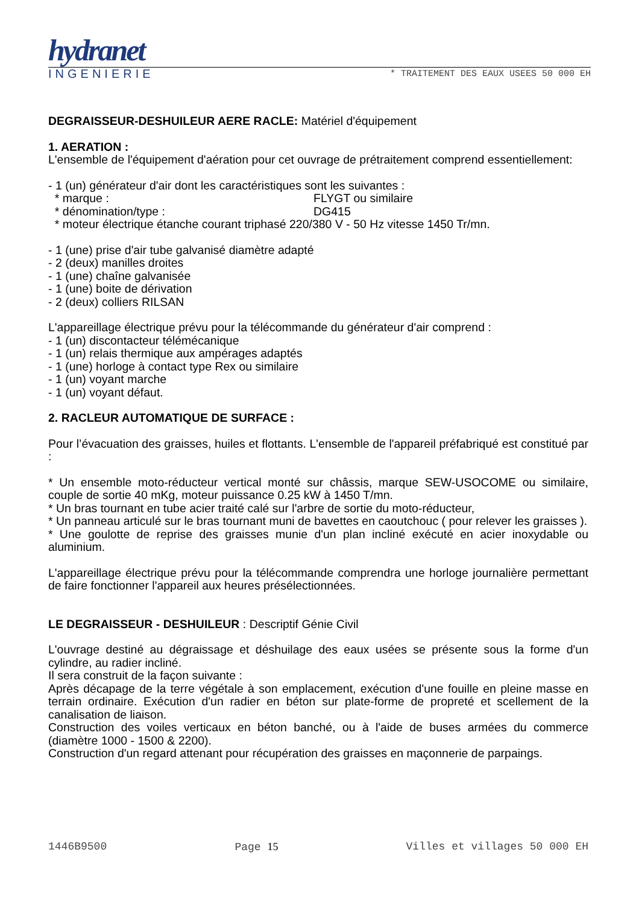hydranet
INGENIERIE * TRAITEMENT DES EAUX USEES 50 000 EH
DEGRAISSEUR-DESHUILEUR AERE RACLE: Matériel d'équipement
1. AERATION :
L'ensemble de l'équipement d'aération pour cet ouvrage de prétraitement comprend essentiellement:
- 1 (un) générateur d'air dont les caractéristiques sont les suivantes :
* marque : FLYGT ou similaire
* dénomination/type : DG415
* moteur électrique étanche courant triphasé 220/380 V - 50 Hz vitesse 1450 Tr/mn.
- 1 (une) prise d'air tube galvanisé diamètre adapté
- 2 (deux) manilles droites
- 1 (une) chaîne galvanisée
- 1 (une) boite de dérivation
- 2 (deux) colliers RILSAN
L'appareillage électrique prévu pour la télécommande du générateur d'air comprend :
- 1 (un) discontacteur télémécanique
- 1 (un) relais thermique aux ampérages adaptés
- 1 (une) horloge à contact type Rex ou similaire
- 1 (un) voyant marche
- 1 (un) voyant défaut.
2. RACLEUR AUTOMATIQUE DE SURFACE :
Pour l’évacuation des graisses, huiles et flottants. L'ensemble de l'appareil préfabriqué est constitué par :
* Un ensemble moto-réducteur vertical monté sur châssis, marque SEW-USOCOME ou similaire, couple de sortie 40 mKg, moteur puissance 0.25 kW à 1450 T/mn.
* Un bras tournant en tube acier traité calé sur l'arbre de sortie du moto-réducteur,
* Un panneau articulé sur le bras tournant muni de bavettes en caoutchouc ( pour relever les graisses ).
* Une goulotte de reprise des graisses munie d'un plan incliné exécuté en acier inoxydable ou aluminium.
L'appareillage électrique prévu pour la télécommande comprendra une horloge journalière permettant de faire fonctionner l'appareil aux heures présélectionnées.
LE DEGRAISSEUR - DESHUILEUR : Descriptif Génie Civil
L'ouvrage destiné au dégraissage et déshuilage des eaux usées se présente sous la forme d'un cylindre, au radier incliné.
Il sera construit de la façon suivante :
Après décapage de la terre végétale à son emplacement, exécution d'une fouille en pleine masse en terrain ordinaire. Exécution d'un radier en béton sur plate-forme de propreté et scellement de la canalisation de liaison.
Construction des voiles verticaux en béton banché, ou à l'aide de buses armées du commerce (diamètre 1000 - 1500 & 2200).
Construction d'un regard attenant pour récupération des graisses en maçonnerie de parpaings.
1446B9500 Page 15 Villes et villages 50 000 EH